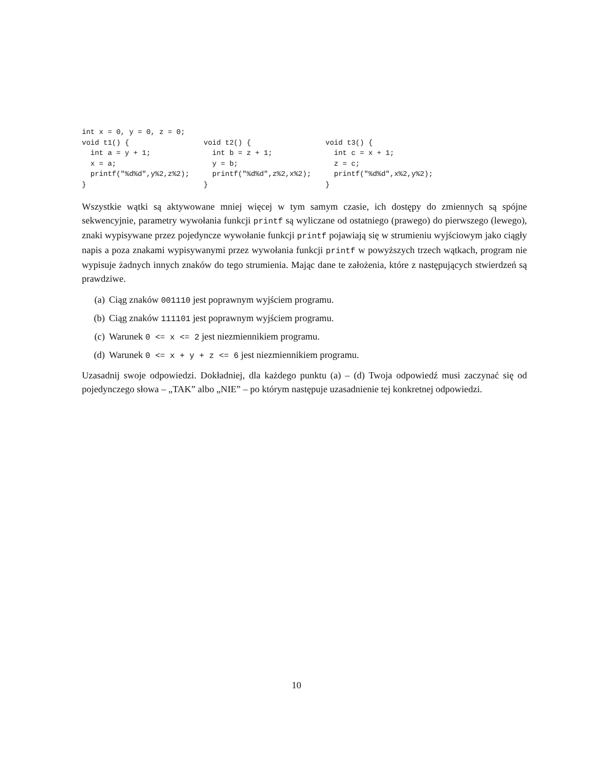int x = 0, y = 0, z = 0;
void t1() { int a = y + 1; x = a; printf("%d%d",y%2,z%2); }
void t2() { int b = z + 1; y = b; printf("%d%d",z%2,x%2); }
void t3() { int c = x + 1; z = c; printf("%d%d",x%2,y%2); }
Wszystkie wątki są aktywowane mniej więcej w tym samym czasie, ich dostępy do zmiennych są spójne sekwencyjnie, parametry wywołania funkcji printf są wyliczane od ostatniego (prawego) do pierwszego (lewego), znaki wypisywane przez pojedyncze wywołanie funkcji printf pojawiają się w strumieniu wyjściowym jako ciągły napis a poza znakami wypisywanymi przez wywołania funkcji printf w powyższych trzech wątkach, program nie wypisuje żadnych innych znaków do tego strumienia. Mając dane te założenia, które z następujących stwierdzeń są prawdziwe.
(a) Ciąg znaków 001110 jest poprawnym wyjściem programu.
(b) Ciąg znaków 111101 jest poprawnym wyjściem programu.
(c) Warunek 0 <= x <= 2 jest niezmiennikiem programu.
(d) Warunek 0 <= x + y + z <= 6 jest niezmiennikiem programu.
Uzasadnij swoje odpowiedzi. Dokładniej, dla każdego punktu (a) – (d) Twoja odpowiedź musi zaczynać się od pojedynczego słowa – „TAK” albo „NIE” – po którym następuje uzasadnienie tej konkretnej odpowiedzi.
10